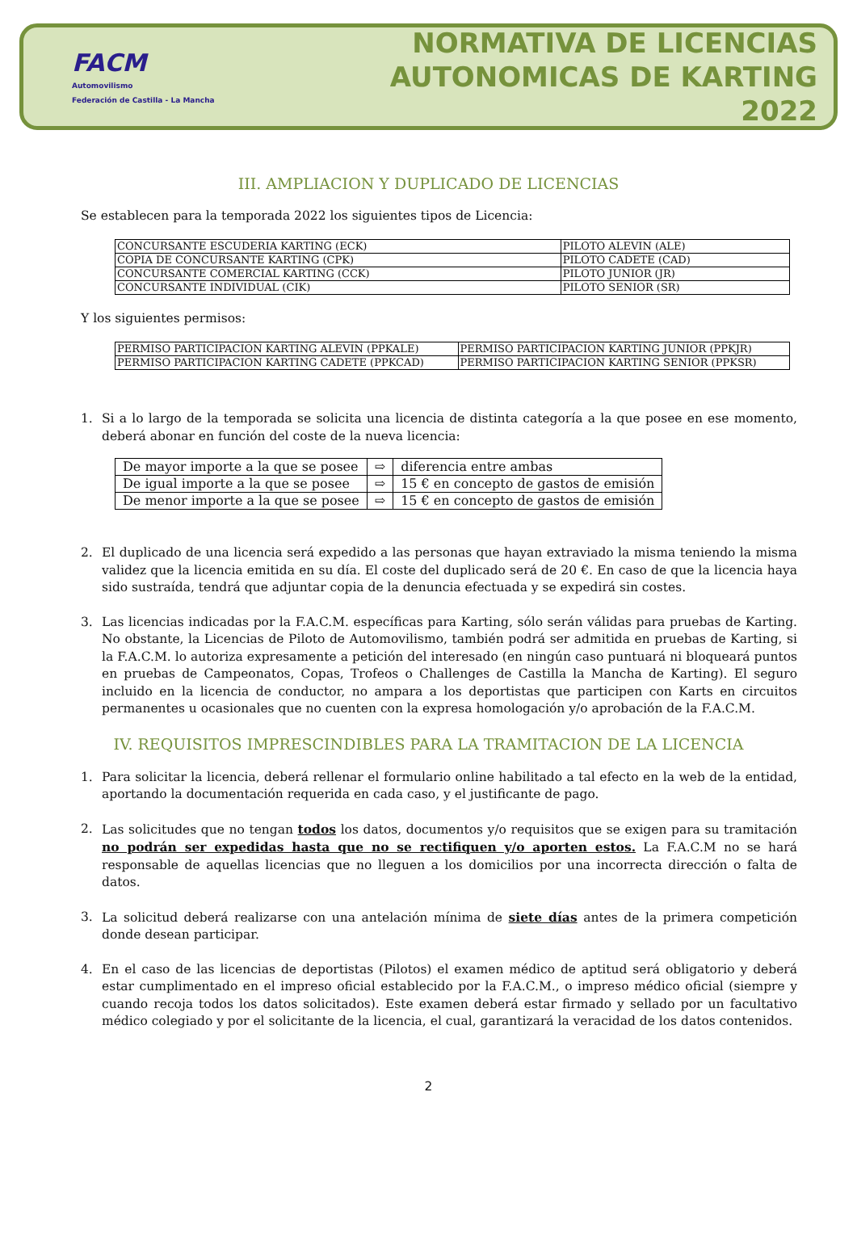FACM
Automovilismo
Federación de Castilla - La Mancha
NORMATIVA DE LICENCIAS
AUTONOMICAS DE KARTING 2022
III. AMPLIACION Y DUPLICADO DE LICENCIAS
Se establecen para la temporada 2022 los siguientes tipos de Licencia:
| CONCURSANTE ESCUDERIA KARTING (ECK) | PILOTO ALEVIN (ALE) |
| COPIA DE CONCURSANTE KARTING (CPK) | PILOTO CADETE (CAD) |
| CONCURSANTE COMERCIAL KARTING (CCK) | PILOTO JUNIOR (JR) |
| CONCURSANTE INDIVIDUAL (CIK) | PILOTO SENIOR (SR) |
Y los siguientes permisos:
| PERMISO PARTICIPACION KARTING ALEVIN (PPKALE) | PERMISO PARTICIPACION KARTING JUNIOR (PPKJR) |
| PERMISO PARTICIPACION KARTING CADETE (PPKCAD) | PERMISO PARTICIPACION KARTING SENIOR (PPKSR) |
1. Si a lo largo de la temporada se solicita una licencia de distinta categoría a la que posee en ese momento, deberá abonar en función del coste de la nueva licencia:
| De mayor importe a la que se posee | ⇨ | diferencia entre ambas |
| De igual importe a la que se posee | ⇨ | 15 € en concepto de gastos de emisión |
| De menor importe a la que se posee | ⇨ | 15 € en concepto de gastos de emisión |
2. El duplicado de una licencia será expedido a las personas que hayan extraviado la misma teniendo la misma validez que la licencia emitida en su día. El coste del duplicado será de 20 €. En caso de que la licencia haya sido sustraída, tendrá que adjuntar copia de la denuncia efectuada y se expedirá sin costes.
3. Las licencias indicadas por la F.A.C.M. específicas para Karting, sólo serán válidas para pruebas de Karting. No obstante, la Licencias de Piloto de Automovilismo, también podrá ser admitida en pruebas de Karting, si la F.A.C.M. lo autoriza expresamente a petición del interesado (en ningún caso puntuará ni bloqueará puntos en pruebas de Campeonatos, Copas, Trofeos o Challenges de Castilla la Mancha de Karting). El seguro incluido en la licencia de conductor, no ampara a los deportistas que participen con Karts en circuitos permanentes u ocasionales que no cuenten con la expresa homologación y/o aprobación de la F.A.C.M.
IV. REQUISITOS IMPRESCINDIBLES PARA LA TRAMITACION DE LA LICENCIA
1. Para solicitar la licencia, deberá rellenar el formulario online habilitado a tal efecto en la web de la entidad, aportando la documentación requerida en cada caso, y el justificante de pago.
2. Las solicitudes que no tengan todos los datos, documentos y/o requisitos que se exigen para su tramitación no podrán ser expedidas hasta que no se rectifiquen y/o aporten estos. La F.A.C.M no se hará responsable de aquellas licencias que no lleguen a los domicilios por una incorrecta dirección o falta de datos.
3. La solicitud deberá realizarse con una antelación mínima de siete días antes de la primera competición donde desean participar.
4. En el caso de las licencias de deportistas (Pilotos) el examen médico de aptitud será obligatorio y deberá estar cumplimentado en el impreso oficial establecido por la F.A.C.M., o impreso médico oficial (siempre y cuando recoja todos los datos solicitados). Este examen deberá estar firmado y sellado por un facultativo médico colegiado y por el solicitante de la licencia, el cual, garantizará la veracidad de los datos contenidos.
2